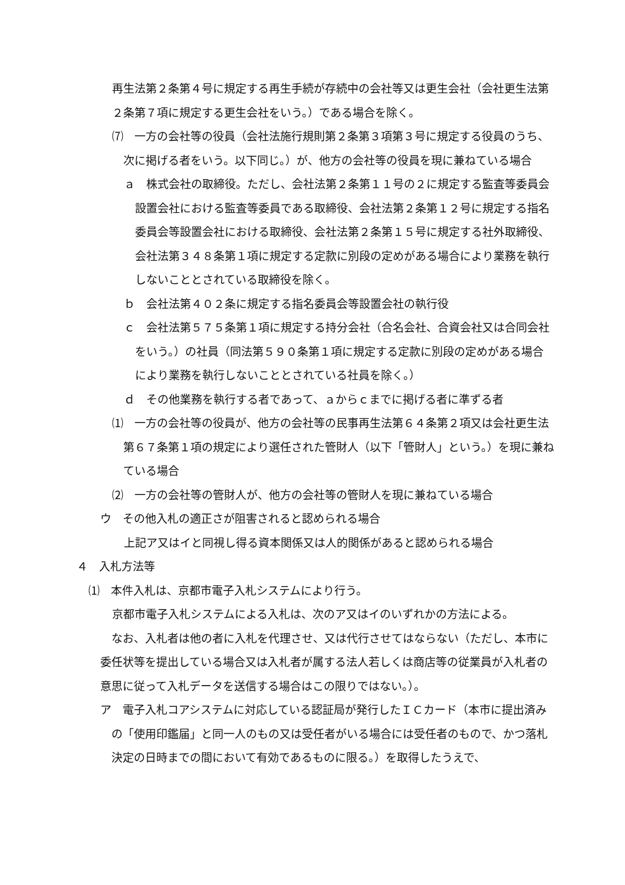再生法第２条第４号に規定する再生手続が存続中の会社等又は更生会社（会社更生法第２条第７項に規定する更生会社をいう。）である場合を除く。
⑺　一方の会社等の役員（会社法施行規則第２条第３項第３号に規定する役員のうち、次に掲げる者をいう。以下同じ。）が、他方の会社等の役員を現に兼ねている場合
ａ　株式会社の取締役。ただし、会社法第２条第１１号の２に規定する監査等委員会設置会社における監査等委員である取締役、会社法第２条第１２号に規定する指名委員会等設置会社における取締役、会社法第２条第１５号に規定する社外取締役、会社法第３４８条第１項に規定する定款に別段の定めがある場合により業務を執行しないこととされている取締役を除く。
ｂ　会社法第４０２条に規定する指名委員会等設置会社の執行役
ｃ　会社法第５７５条第１項に規定する持分会社（合名会社、合資会社又は合同会社をいう。）の社員（同法第５９０条第１項に規定する定款に別段の定めがある場合により業務を執行しないこととされている社員を除く。）
ｄ　その他業務を執行する者であって、ａからｃまでに掲げる者に準ずる者
⑴　一方の会社等の役員が、他方の会社等の民事再生法第６４条第２項又は会社更生法第６７条第１項の規定により選任された管財人（以下「管財人」という。）を現に兼ねている場合
⑵　一方の会社等の管財人が、他方の会社等の管財人を現に兼ねている場合
ウ　その他入札の適正さが阻害されると認められる場合
上記ア又はイと同視し得る資本関係又は人的関係があると認められる場合
４　入札方法等
⑴　本件入札は、京都市電子入札システムにより行う。
京都市電子入札システムによる入札は、次のア又はイのいずれかの方法による。
なお、入札者は他の者に入札を代理させ、又は代行させてはならない（ただし、本市に委任状等を提出している場合又は入札者が属する法人若しくは商店等の従業員が入札者の意思に従って入札データを送信する場合はこの限りではない。）。
ア　電子入札コアシステムに対応している認証局が発行したＩＣカード（本市に提出済みの「使用印鑑届」と同一人のもの又は受任者がいる場合には受任者のもので、かつ落札決定の日時までの間において有効であるものに限る。）を取得したうえで、